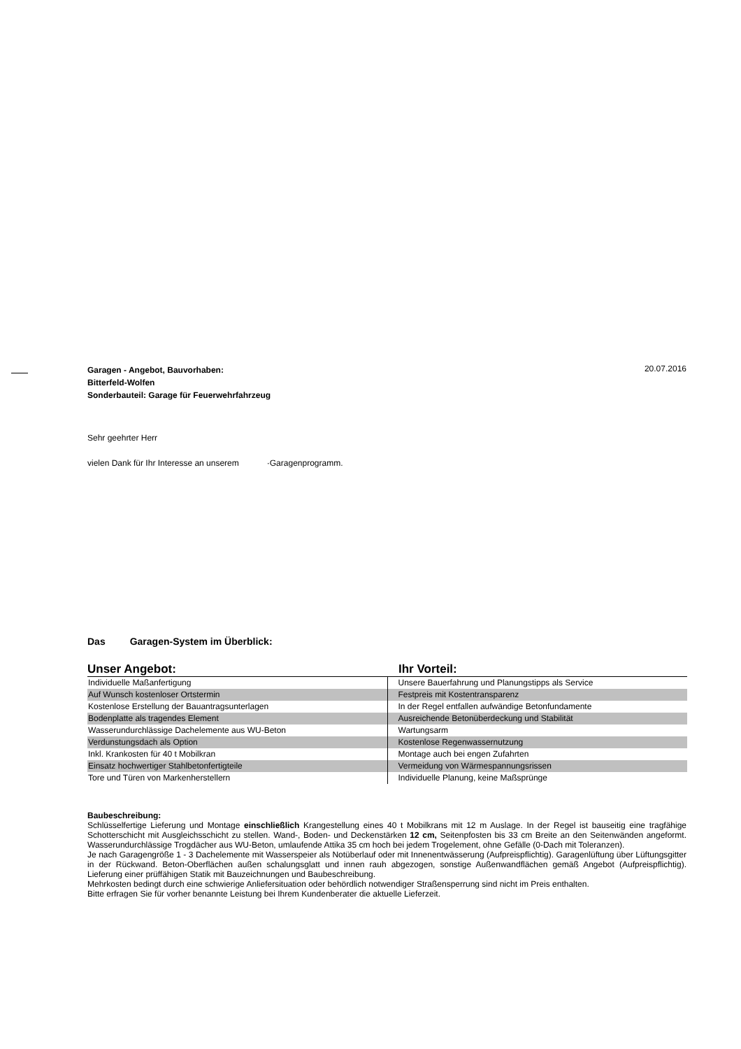Garagen - Angebot, Bauvorhaben:
Bitterfeld-Wolfen
Sonderbauteil: Garage für Feuerwehrfahrzeug
20.07.2016
Sehr geehrter Herr
vielen Dank für Ihr Interesse an unserem ·Garagenprogramm.
Das Garagen-System im Überblick:
| Unser Angebot: | Ihr Vorteil: |
| --- | --- |
| Individuelle Maßanfertigung | Unsere Bauerfahrung und Planungstipps als Service |
| Auf Wunsch kostenloser Ortstermin | Festpreis mit Kostentransparenz |
| Kostenlose Erstellung der Bauantragsunterlagen | In der Regel entfallen aufwändige Betonfundamente |
| Bodenplatte als tragendes Element | Ausreichende Betonüberdeckung und Stabilität |
| Wasserundurchlässige Dachelemente aus WU-Beton | Wartungsarm |
| Verdunstungsdach als Option | Kostenlose Regenwassernutzung |
| Inkl. Krankosten für 40 t Mobilkran | Montage auch bei engen Zufahrten |
| Einsatz hochwertiger Stahlbetonfertigteile | Vermeidung von Wärmespannungsrissen |
| Tore und Türen von Markenherstellern | Individuelle Planung, keine Maßsprünge |
Baubeschreibung:
Schlüsselfertige Lieferung und Montage einschließlich Krangestellung eines 40 t Mobilkrans mit 12 m Auslage. In der Regel ist bauseitig eine tragfähige Schotterschicht mit Ausgleichsschicht zu stellen. Wand-, Boden- und Deckenstärken 12 cm, Seitenpfosten bis 33 cm Breite an den Seitenwänden angeformt. Wasserundurchlässige Trogdächer aus WU-Beton, umlaufende Attika 35 cm hoch bei jedem Trogelement, ohne Gefälle (0-Dach mit Toleranzen).
Je nach Garagengröße 1 - 3 Dachelemente mit Wasserspeier als Notüberlauf oder mit Innenentwässerung (Aufpreispflichtig). Garagenlüftung über Lüftungsgitter in der Rückwand. Beton-Oberflächen außen schalungsglatt und innen rauh abgezogen, sonstige Außenwandflächen gemäß Angebot (Aufpreispflichtig). Lieferung einer prüffähigen Statik mit Bauzeichnungen und Baubeschreibung.
Mehrkosten bedingt durch eine schwierige Anliefersituation oder behördlich notwendiger Straßensperrung sind nicht im Preis enthalten.
Bitte erfragen Sie für vorher benannte Leistung bei Ihrem Kundenberater die aktuelle Lieferzeit.